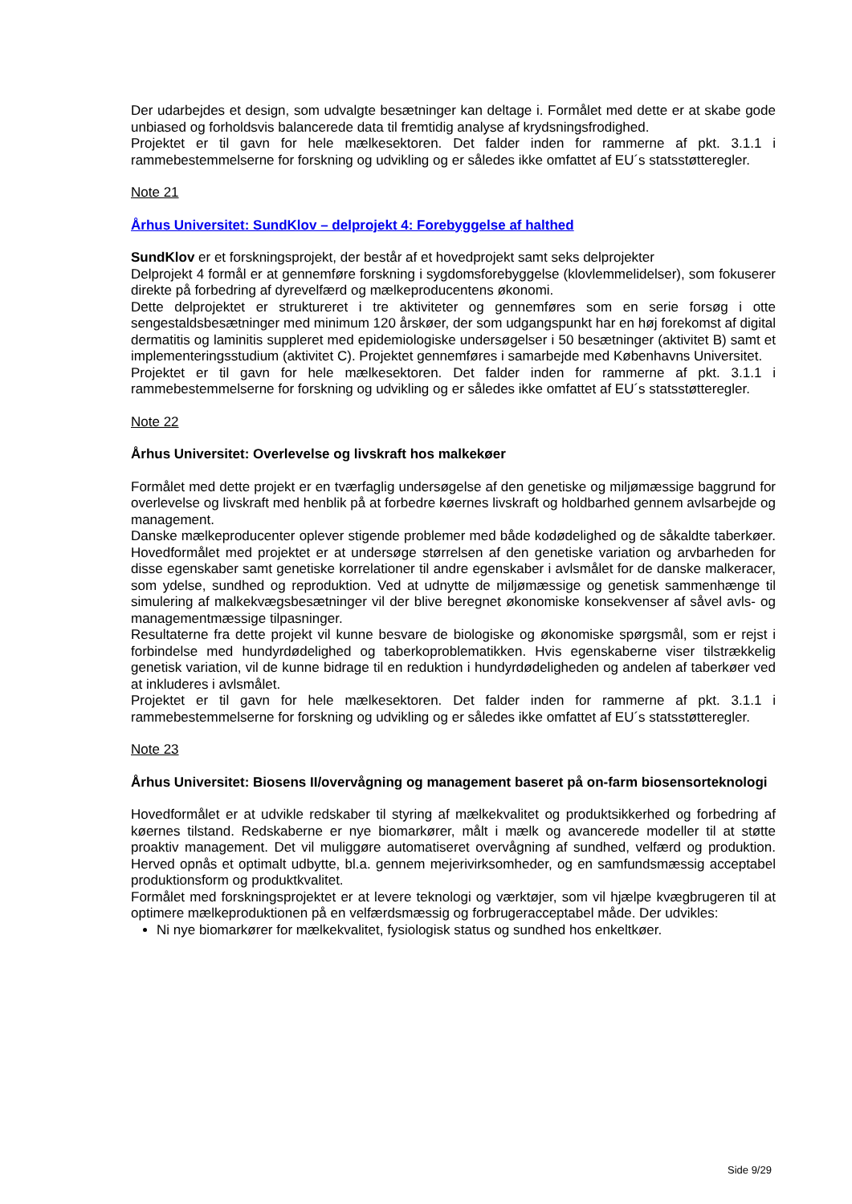Der udarbejdes et design, som udvalgte besætninger kan deltage i. Formålet med dette er at skabe gode unbiased og forholdsvis balancerede data til fremtidig analyse af krydsningsfrodighed.
Projektet er til gavn for hele mælkesektoren. Det falder inden for rammerne af pkt. 3.1.1 i rammebestemmelserne for forskning og udvikling og er således ikke omfattet af EU´s statsstøtteregler.
Note 21
Århus Universitet: SundKlov – delprojekt 4: Forebyggelse af halthed
SundKlov er et forskningsprojekt, der består af et hovedprojekt samt seks delprojekter
Delprojekt 4 formål er at gennemføre forskning i sygdomsforebyggelse (klovlemmelidelser), som fokuserer direkte på forbedring af dyrevelfærd og mælkeproducentens økonomi.
Dette delprojektet er struktureret i tre aktiviteter og gennemføres som en serie forsøg i otte sengestaldsbesætninger med minimum 120 årskøer, der som udgangspunkt har en høj forekomst af digital dermatitis og laminitis suppleret med epidemiologiske undersøgelser i 50 besætninger (aktivitet B) samt et implementeringsstudium (aktivitet C). Projektet gennemføres i samarbejde med Københavns Universitet.
Projektet er til gavn for hele mælkesektoren. Det falder inden for rammerne af pkt. 3.1.1 i rammebestemmelserne for forskning og udvikling og er således ikke omfattet af EU´s statsstøtteregler.
Note 22
Århus Universitet: Overlevelse og livskraft hos malkekøer
Formålet med dette projekt er en tværfaglig undersøgelse af den genetiske og miljømæssige baggrund for overlevelse og livskraft med henblik på at forbedre køernes livskraft og holdbarhed gennem avlsarbejde og management.
Danske mælkeproducenter oplever stigende problemer med både kodødelighed og de såkaldte taberkøer. Hovedformålet med projektet er at undersøge størrelsen af den genetiske variation og arvbarheden for disse egenskaber samt genetiske korrelationer til andre egenskaber i avlsmålet for de danske malkeracer, som ydelse, sundhed og reproduktion. Ved at udnytte de miljømæssige og genetisk sammenhænge til simulering af malkekvægsbesætninger vil der blive beregnet økonomiske konsekvenser af såvel avls- og managementmæssige tilpasninger.
Resultaterne fra dette projekt vil kunne besvare de biologiske og økonomiske spørgsmål, som er rejst i forbindelse med hundyrdødelighed og taberkoproblematikken. Hvis egenskaberne viser tilstrækkelig genetisk variation, vil de kunne bidrage til en reduktion i hundyrdødeligheden og andelen af taberkøer ved at inkluderes i avlsmålet.
Projektet er til gavn for hele mælkesektoren. Det falder inden for rammerne af pkt. 3.1.1 i rammebestemmelserne for forskning og udvikling og er således ikke omfattet af EU´s statsstøtteregler.
Note 23
Århus Universitet: Biosens II/overvågning og management baseret på on-farm biosensorteknologi
Hovedformålet er at udvikle redskaber til styring af mælkekvalitet og produktsikkerhed og forbedring af køernes tilstand. Redskaberne er nye biomarkører, målt i mælk og avancerede modeller til at støtte proaktiv management. Det vil muliggøre automatiseret overvågning af sundhed, velfærd og produktion. Herved opnås et optimalt udbytte, bl.a. gennem mejerivirksomheder, og en samfundsmæssig acceptabel produktionsform og produktkvalitet.
Formålet med forskningsprojektet er at levere teknologi og værktøjer, som vil hjælpe kvægbrugeren til at optimere mælkeproduktionen på en velfærdsmæssig og forbrugeracceptabel måde. Der udvikles:
Ni nye biomarkører for mælkekvalitet, fysiologisk status og sundhed hos enkeltkøer.
Side 9/29